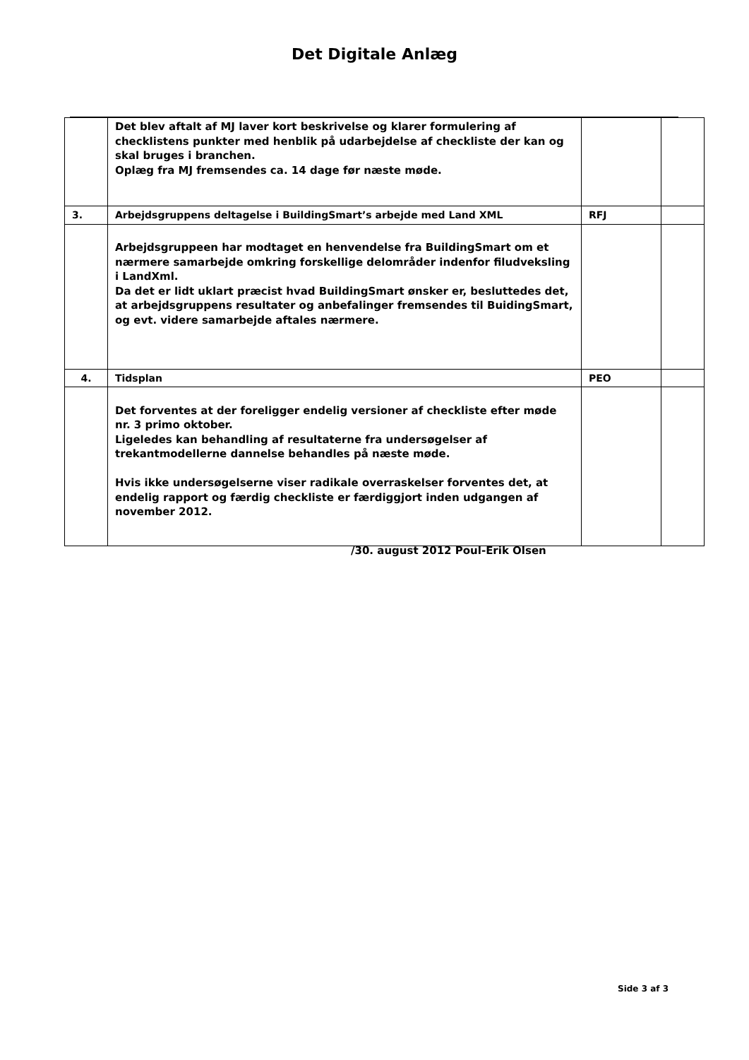Det Digitale Anlæg
| | Det blev aftalt af MJ laver kort beskrivelse og klarer formulering af checklistens punkter med henblik på udarbejdelse af checkliste der kan og skal bruges i branchen. Oplæg fra MJ fremsendes ca. 14 dage før næste møde. | | |
| 3. | Arbejdsgruppens deltagelse i BuildingSmart’s arbejde med Land XML | RFJ | |
| | Arbejdsgruppeen har modtaget en henvendelse fra BuildingSmart om et nærmere samarbejde omkring forskellige delområder indenfor filudveksling i LandXml. Da det er lidt uklart præcist hvad BuildingSmart ønsker er, besluttedes det, at arbejdsgruppens resultater og anbefalinger fremsendes til BuidingSmart, og evt. videre samarbejde aftales nærmere. | | |
| 4. | Tidsplan | PEO | |
| | Det forventes at der foreligger endelig versioner af checkliste efter møde nr. 3 primo oktober. Ligeledes kan behandling af resultaterne fra undersøgelser af trekantmodellerne dannelse behandles på næste møde. Hvis ikke undersøgelserne viser radikale overraskelser forventes det, at endelig rapport og færdig checkliste er færdiggjort inden udgangen af november 2012. | | |
/30. august 2012 Poul-Erik Olsen
Side 3 af 3